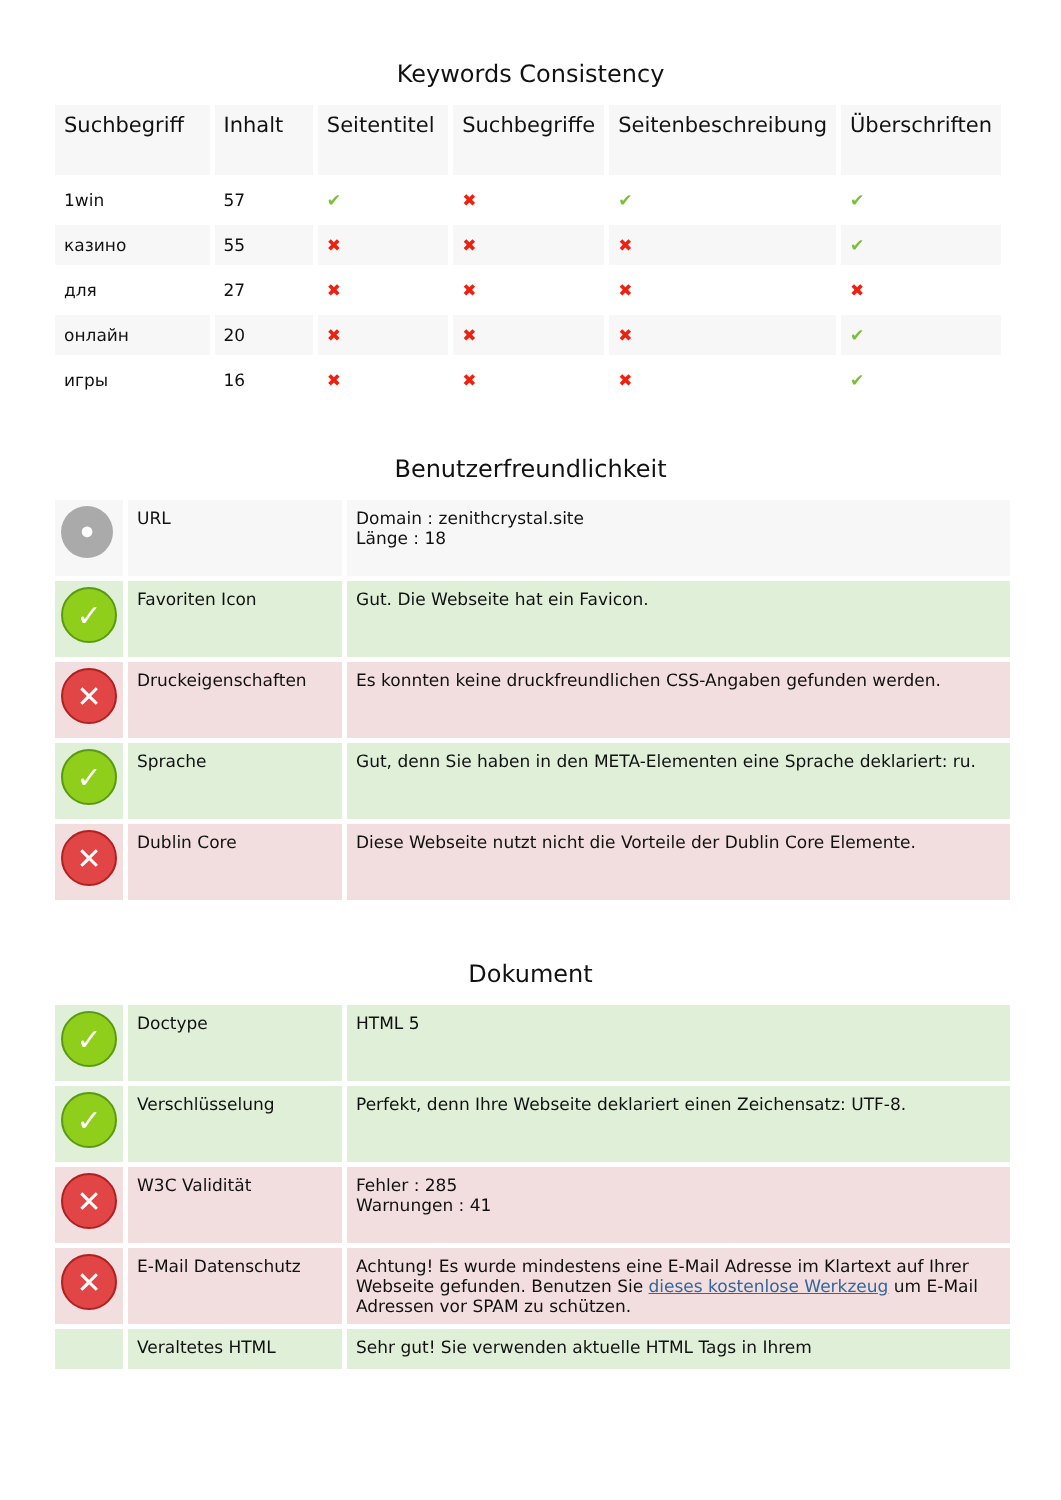Keywords Consistency
| Suchbegriff | Inhalt | Seitentitel | Suchbegriffe | Seitenbeschreibung | Überschriften |
| --- | --- | --- | --- | --- | --- |
| 1win | 57 | ✔ | ✖ | ✔ | ✔ |
| казино | 55 | ✖ | ✖ | ✖ | ✔ |
| для | 27 | ✖ | ✖ | ✖ | ✖ |
| онлайн | 20 | ✖ | ✖ | ✖ | ✔ |
| игры | 16 | ✖ | ✖ | ✖ | ✔ |
Benutzerfreundlichkeit
| • | URL | Domain : zenithcrystal.site Länge : 18 |
| ✓ | Favoriten Icon | Gut. Die Webseite hat ein Favicon. |
| ✕ | Druckeigenschaften | Es konnten keine druckfreundlichen CSS-Angaben gefunden werden. |
| ✓ | Sprache | Gut, denn Sie haben in den META-Elementen eine Sprache deklariert: ru. |
| ✕ | Dublin Core | Diese Webseite nutzt nicht die Vorteile der Dublin Core Elemente. |
Dokument
| ✓ | Doctype | HTML 5 |
| ✓ | Verschlüsselung | Perfekt, denn Ihre Webseite deklariert einen Zeichensatz: UTF-8. |
| ✕ | W3C Validität | Fehler : 285 Warnungen : 41 |
| ✕ | E-Mail Datenschutz | Achtung! Es wurde mindestens eine E-Mail Adresse im Klartext auf Ihrer Webseite gefunden. Benutzen Sie dieses kostenlose Werkzeug um E-Mail Adressen vor SPAM zu schützen. |
| | Veraltetes HTML | Sehr gut! Sie verwenden aktuelle HTML Tags in Ihrem |